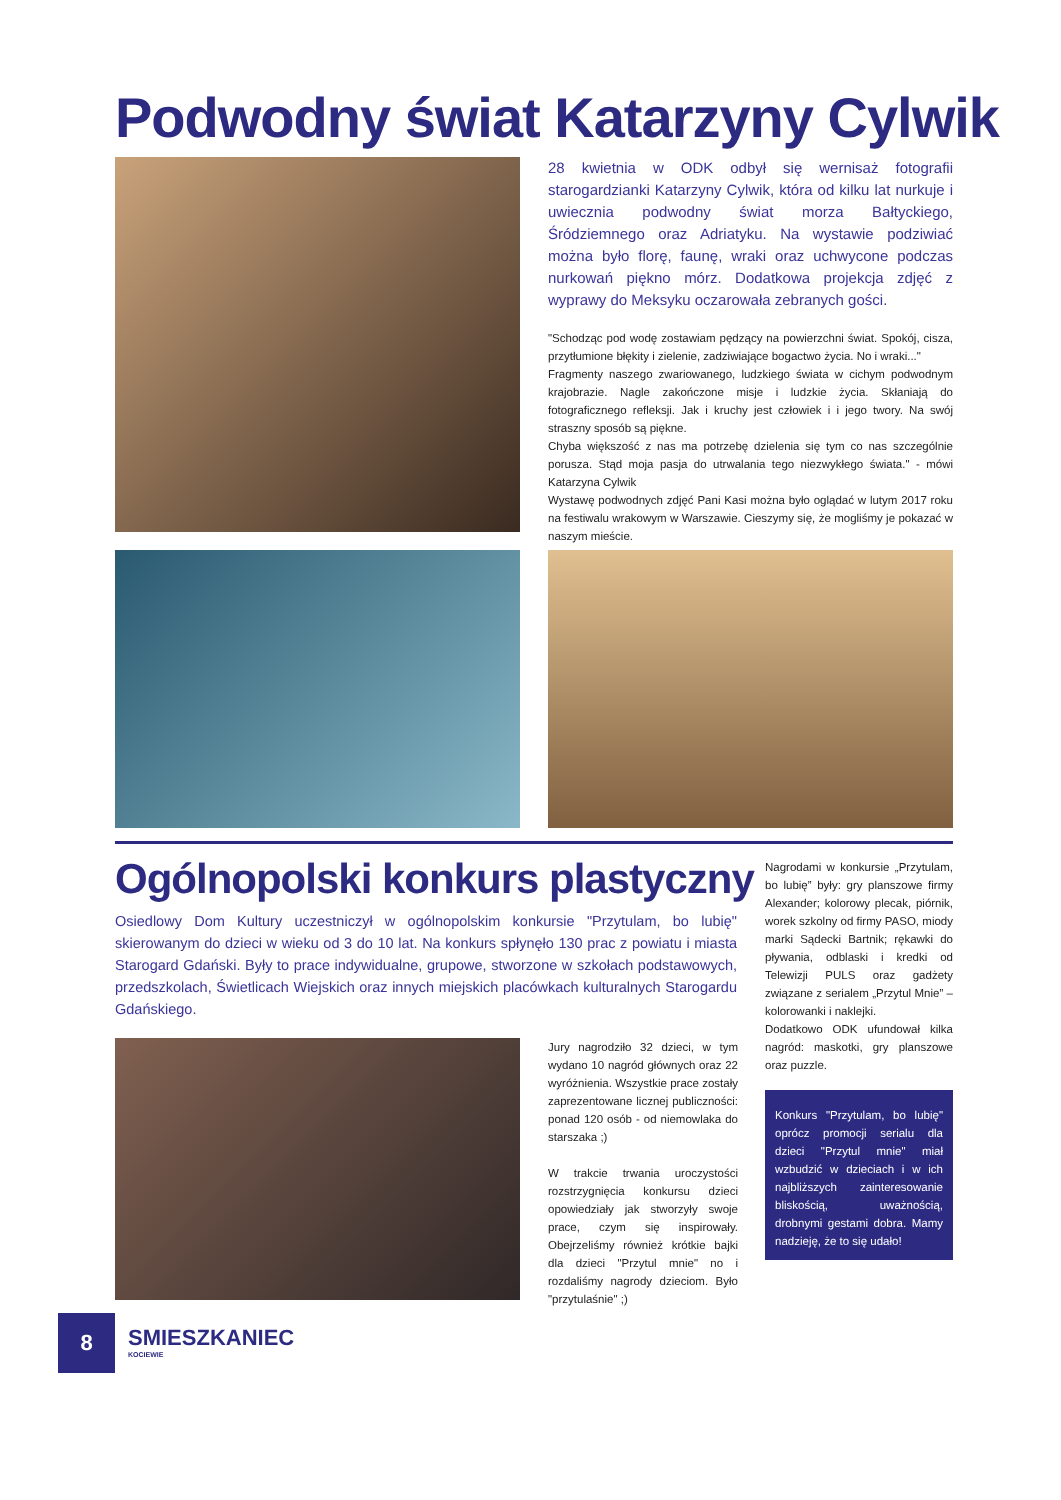Podwodny świat Katarzyny Cylwik
28 kwietnia w ODK odbył się wernisaż fotografii starogardzianki Katarzyny Cylwik, która od kilku lat nurkuje i uwiecznia podwodny świat morza Bałtyckiego, Śródziemnego oraz Adriatyku. Na wystawie podziwiać można było florę, faunę, wraki oraz uchwycone podczas nurkowań piękno mórz. Dodatkowa projekcja zdjęć z wyprawy do Meksyku oczarowała zebranych gości.
"Schodząc pod wodę zostawiam pędzący na powierzchni świat. Spokój, cisza, przytłumione błękity i zielenie, zadziwiające bogactwo życia. No i wraki..."
Fragmenty naszego zwariowanego, ludzkiego świata w cichym podwodnym krajobrazie. Nagle zakończone misje i ludzkie życia. Skłaniają do fotograficznego refleksji. Jak i kruchy jest człowiek i i jego twory. Na swój straszny sposób są piękne.
Chyba większość z nas ma potrzebę dzielenia się tym co nas szczególnie porusza. Stąd moja pasja do utrwalania tego niezwykłego świata." - mówi Katarzyna Cylwik
Wystawę podwodnych zdjęć Pani Kasi można było oglądać w lutym 2017 roku na festiwalu wrakowym w Warszawie. Cieszymy się, że mogliśmy je pokazać w naszym mieście.
Ogólnopolski konkurs plastyczny
Osiedlowy Dom Kultury uczestniczył w ogólnopolskim konkursie "Przytulam, bo lubię" skierowanym do dzieci w wieku od 3 do 10 lat. Na konkurs spłynęło 130 prac z powiatu i miasta Starogard Gdański. Były to prace indywidualne, grupowe, stworzone w szkołach podstawowych, przedszkolach, Świetlicach Wiejskich oraz innych miejskich placówkach kulturalnych Starogardu Gdańskiego.
Jury nagrodziło 32 dzieci, w tym wydano 10 nagród głównych oraz 22 wyróżnienia. Wszystkie prace zostały zaprezentowane licznej publiczności: ponad 120 osób - od niemowlaka do starszaka ;)
W trakcie trwania uroczystości rozstrzygnięcia konkursu dzieci opowiedziały jak stworzyły swoje prace, czym się inspirowały. Obejrzeliśmy również krótkie bajki dla dzieci "Przytul mnie" no i rozdaliśmy nagrody dzieciom. Było "przytulaśnie" ;)
Nagrodami w konkursie „Przytulam, bo lubię” były: gry planszowe firmy Alexander; kolorowy plecak, piórnik, worek szkolny od firmy PASO, miody marki Sądecki Bartnik; rękawki do pływania, odblaski i kredki od Telewizji PULS oraz gadżety związane z serialem „Przytul Mnie” – kolorowanki i naklejki.
Dodatkowo ODK ufundował kilka nagród: maskotki, gry planszowe oraz puzzle.
Konkurs "Przytulam, bo lubię" oprócz promocji serialu dla dzieci "Przytul mnie" miał wzbudzić w dzieciach i w ich najbliższych zainteresowanie bliskością, uważnością, drobnymi gestami dobra. Mamy nadzieję, że to się udało!
8
SMIESZKANIEC
KOCIEWIE